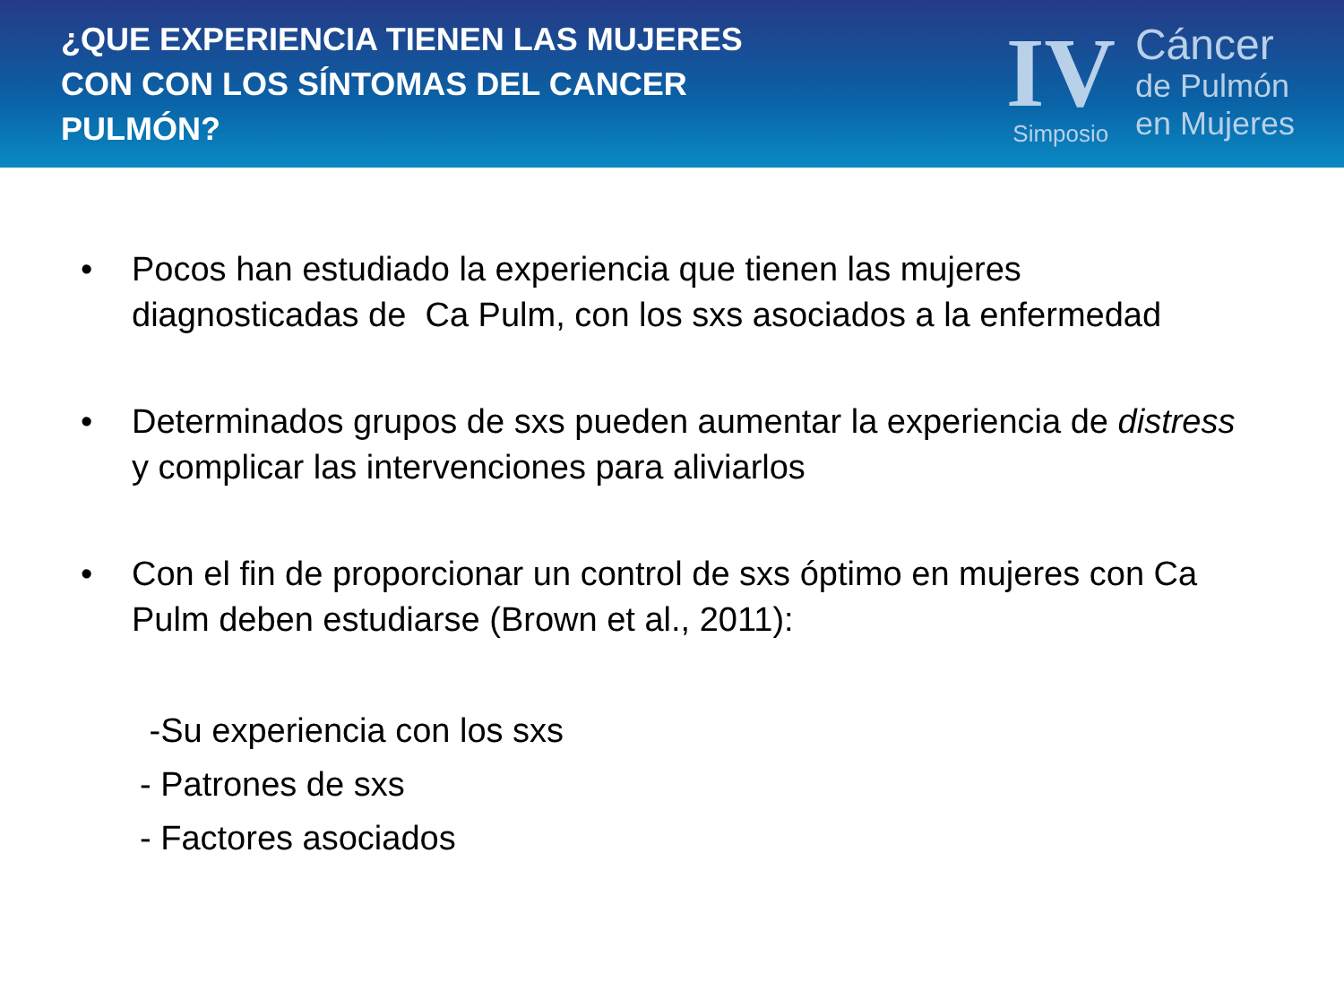¿QUE EXPERIENCIA TIENEN LAS MUJERES CON CON LOS SÍNTOMAS DEL CANCER PULMÓN?
IV
Simposio
Cáncer
de Pulmón
en Mujeres
• Pocos han estudiado la experiencia que tienen las mujeres diagnosticadas de Ca Pulm, con los sxs asociados a la enfermedad
• Determinados grupos de sxs pueden aumentar la experiencia de distress y complicar las intervenciones para aliviarlos
• Con el fin de proporcionar un control de sxs óptimo en mujeres con Ca Pulm deben estudiarse (Brown et al., 2011):
-Su experiencia con los sxs
- Patrones de sxs
- Factores asociados